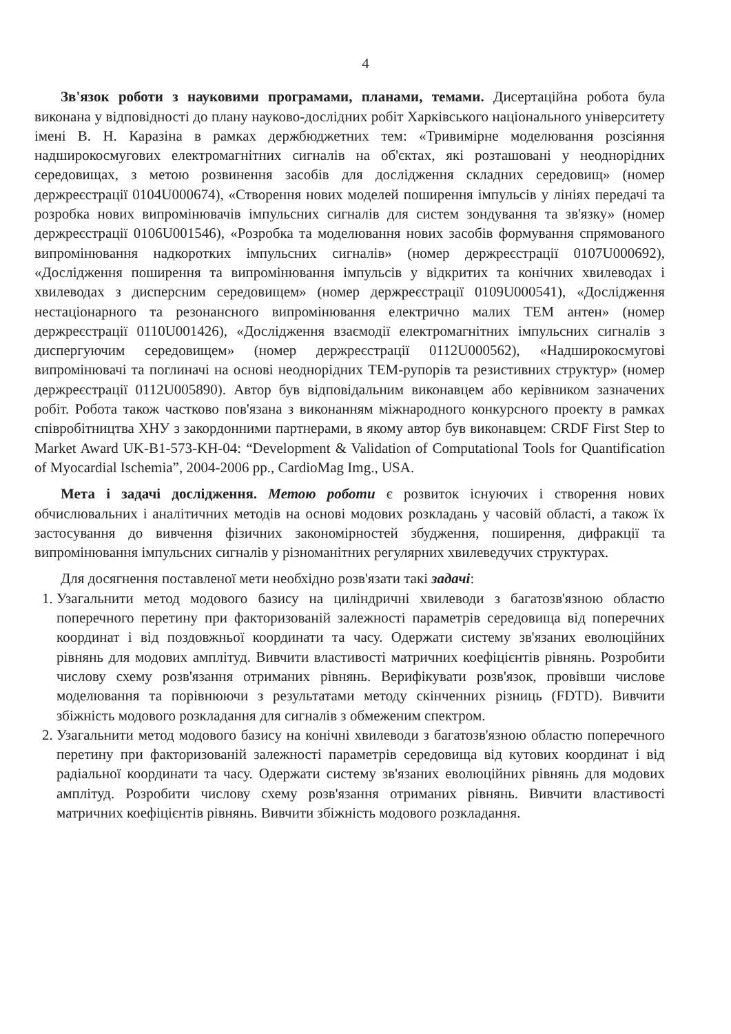4
Зв'язок роботи з науковими програмами, планами, темами. Дисертаційна робота була виконана у відповідності до плану науково-дослідних робіт Харківського національного університету імені В. Н. Каразіна в рамках держбюджетних тем: «Тривимірне моделювання розсіяння надширокосмугових електромагнітних сигналів на об'єктах, які розташовані у неоднорідних середовищах, з метою розвинення засобів для дослідження складних середовищ» (номер держреєстрації 0104U000674), «Створення нових моделей поширення імпульсів у лініях передачі та розробка нових випромінювачів імпульсних сигналів для систем зондування та зв'язку» (номер держреєстрації 0106U001546), «Розробка та моделювання нових засобів формування спрямованого випромінювання надкоротких імпульсних сигналів» (номер держреєстрації 0107U000692), «Дослідження поширення та випромінювання імпульсів у відкритих та конічних хвилеводах і хвилеводах з дисперсним середовищем» (номер держреєстрації 0109U000541), «Дослідження нестаціонарного та резонансного випромінювання електрично малих ТЕМ антен» (номер держреєстрації 0110U001426), «Дослідження взаємодії електромагнітних імпульсних сигналів з диспергуючим середовищем» (номер держреєстрації 0112U000562), «Надширокосмугові випромінювачі та поглиначі на основі неоднорідних ТЕМ-рупорів та резистивних структур» (номер держреєстрації 0112U005890). Автор був відповідальним виконавцем або керівником зазначених робіт. Робота також частково пов'язана з виконанням міжнародного конкурсного проекту в рамках співробітництва ХНУ з закордонними партнерами, в якому автор був виконавцем: CRDF First Step to Market Award UK-B1-573-KH-04: “Development & Validation of Computational Tools for Quantification of Myocardial Ischemia”, 2004-2006 pp., CardioMag Img., USA.
Мета і задачі дослідження. Метою роботи є розвиток існуючих і створення нових обчислювальних і аналітичних методів на основі модових розкладань у часовій області, а також їх застосування до вивчення фізичних закономірностей збудження, поширення, дифракції та випромінювання імпульсних сигналів у різноманітних регулярних хвилеведучих структурах.
Для досягнення поставленої мети необхідно розв'язати такі задачі:
1. Узагальнити метод модового базису на циліндричні хвилеводи з багатозв'язною областю поперечного перетину при факторизованій залежності параметрів середовища від поперечних координат і від поздовжньої координати та часу. Одержати систему зв'язаних еволюційних рівнянь для модових амплітуд. Вивчити властивості матричних коефіцієнтів рівнянь. Розробити числову схему розв'язання отриманих рівнянь. Верифікувати розв'язок, провівши числове моделювання та порівнюючи з результатами методу скінченних різниць (FDTD). Вивчити збіжність модового розкладання для сигналів з обмеженим спектром.
2. Узагальнити метод модового базису на конічні хвилеводи з багатозв'язною областю поперечного перетину при факторизованій залежності параметрів середовища від кутових координат і від радіальної координати та часу. Одержати систему зв'язаних еволюційних рівнянь для модових амплітуд. Розробити числову схему розв'язання отриманих рівнянь. Вивчити властивості матричних коефіцієнтів рівнянь. Вивчити збіжність модового розкладання.